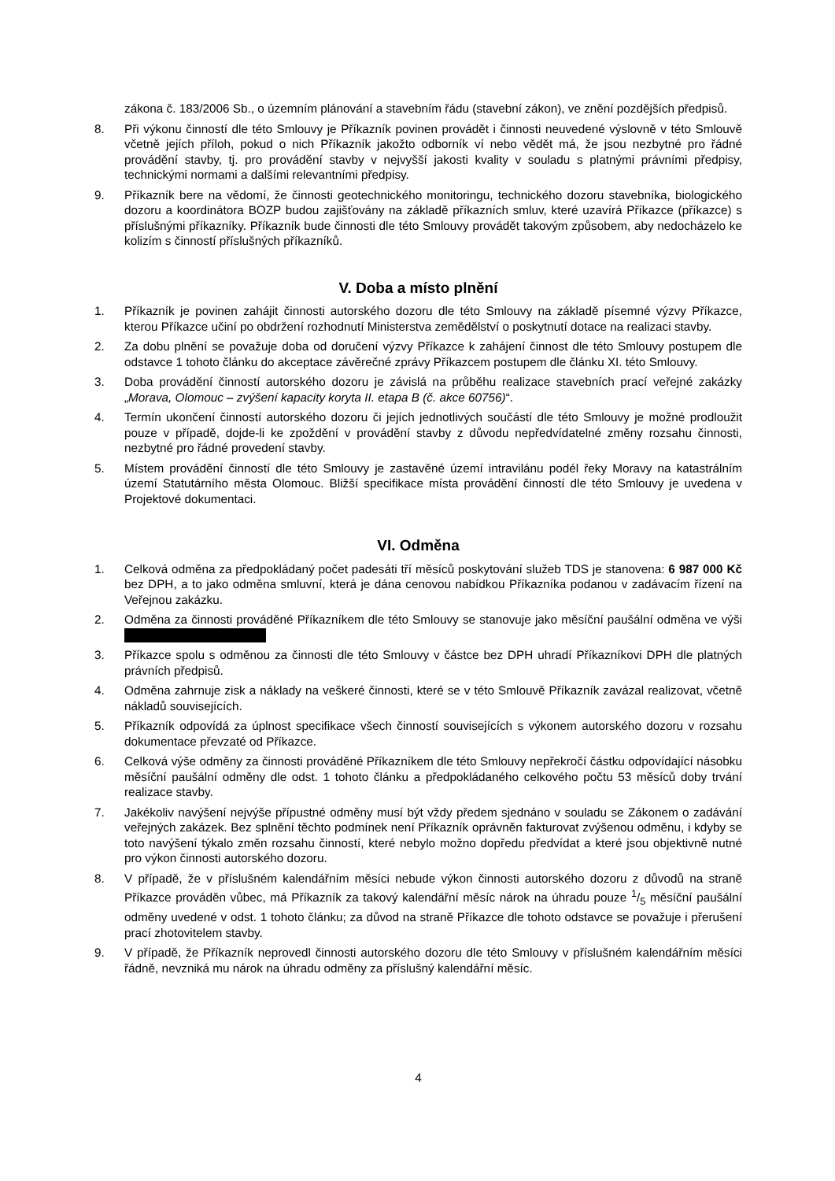zákona č. 183/2006 Sb., o územním plánování a stavebním řádu (stavební zákon), ve znění pozdějších předpisů.
8. Při výkonu činností dle této Smlouvy je Příkazník povinen provádět i činnosti neuvedené výslovně v této Smlouvě včetně jejích příloh, pokud o nich Příkazník jakožto odborník ví nebo vědět má, že jsou nezbytné pro řádné provádění stavby, tj. pro provádění stavby v nejvyšší jakosti kvality v souladu s platnými právními předpisy, technickými normami a dalšími relevantními předpisy.
9. Příkazník bere na vědomí, že činnosti geotechnického monitoringu, technického dozoru stavebníka, biologického dozoru a koordinátora BOZP budou zajišťovány na základě příkazních smluv, které uzavírá Příkazce (příkazce) s příslušnými příkazníky. Příkazník bude činnosti dle této Smlouvy provádět takovým způsobem, aby nedocházelo ke kolizím s činností příslušných příkazníků.
V. Doba a místo plnění
1. Příkazník je povinen zahájit činnosti autorského dozoru dle této Smlouvy na základě písemné výzvy Příkazce, kterou Příkazce učiní po obdržení rozhodnutí Ministerstva zemědělství o poskytnutí dotace na realizaci stavby.
2. Za dobu plnění se považuje doba od doručení výzvy Příkazce k zahájení činnost dle této Smlouvy postupem dle odstavce 1 tohoto článku do akceptace závěrečné zprávy Příkazcem postupem dle článku XI. této Smlouvy.
3. Doba provádění činností autorského dozoru je závislá na průběhu realizace stavebních prací veřejné zakázky „Morava, Olomouc – zvýšení kapacity koryta II. etapa B (č. akce 60756)“.
4. Termín ukončení činností autorského dozoru či jejích jednotlivých součástí dle této Smlouvy je možné prodloužit pouze v případě, dojde-li ke zpoždění v provádění stavby z důvodu nepředvídatelné změny rozsahu činnosti, nezbytné pro řádné provedení stavby.
5. Místem provádění činností dle této Smlouvy je zastavěné území intravilánu podél řeky Moravy na katastrálním území Statutárního města Olomouc. Bližší specifikace místa provádění činností dle této Smlouvy je uvedena v Projektové dokumentaci.
VI. Odměna
1. Celková odměna za předpokládaný počet padesáti tří měsíců poskytování služeb TDS je stanovena: 6 987 000 Kč bez DPH, a to jako odměna smluvní, která je dána cenovou nabídkou Příkazníka podanou v zadávacím řízení na Veřejnou zakázku.
2. Odměna za činnosti prováděné Příkazníkem dle této Smlouvy se stanovuje jako měsíční paušální odměna ve výši
3. Příkazce spolu s odměnou za činnosti dle této Smlouvy v částce bez DPH uhradí Příkazníkovi DPH dle platných právních předpisů.
4. Odměna zahrnuje zisk a náklady na veškeré činnosti, které se v této Smlouvě Příkazník zavázal realizovat, včetně nákladů souvisejících.
5. Příkazník odpovídá za úplnost specifikace všech činností souvisejících s výkonem autorského dozoru v rozsahu dokumentace převzaté od Příkazce.
6. Celková výše odměny za činnosti prováděné Příkazníkem dle této Smlouvy nepřekročí částku odpovídající násobku měsíční paušální odměny dle odst. 1 tohoto článku a předpokládaného celkového počtu 53 měsíců doby trvání realizace stavby.
7. Jakékoliv navýšení nejvýše přípustné odměny musí být vždy předem sjednáno v souladu se Zákonem o zadávání veřejných zakázek. Bez splnění těchto podmínek není Příkazník oprávněn fakturovat zvýšenou odměnu, i kdyby se toto navýšení týkalo změn rozsahu činností, které nebylo možno dopředu předvídat a které jsou objektivně nutné pro výkon činnosti autorského dozoru.
8. V případě, že v příslušném kalendářním měsíci nebude výkon činnosti autorského dozoru z důvodů na straně Příkazce prováděn vůbec, má Příkazník za takový kalendářní měsíc nárok na úhradu pouze 1/5 měsíční paušální odměny uvedené v odst. 1 tohoto článku; za důvod na straně Příkazce dle tohoto odstavce se považuje i přerušení prací zhotovitelem stavby.
9. V případě, že Příkazník neprovedl činnosti autorského dozoru dle této Smlouvy v příslušném kalendářním měsíci řádně, nevzniká mu nárok na úhradu odměny za příslušný kalendářní měsíc.
4